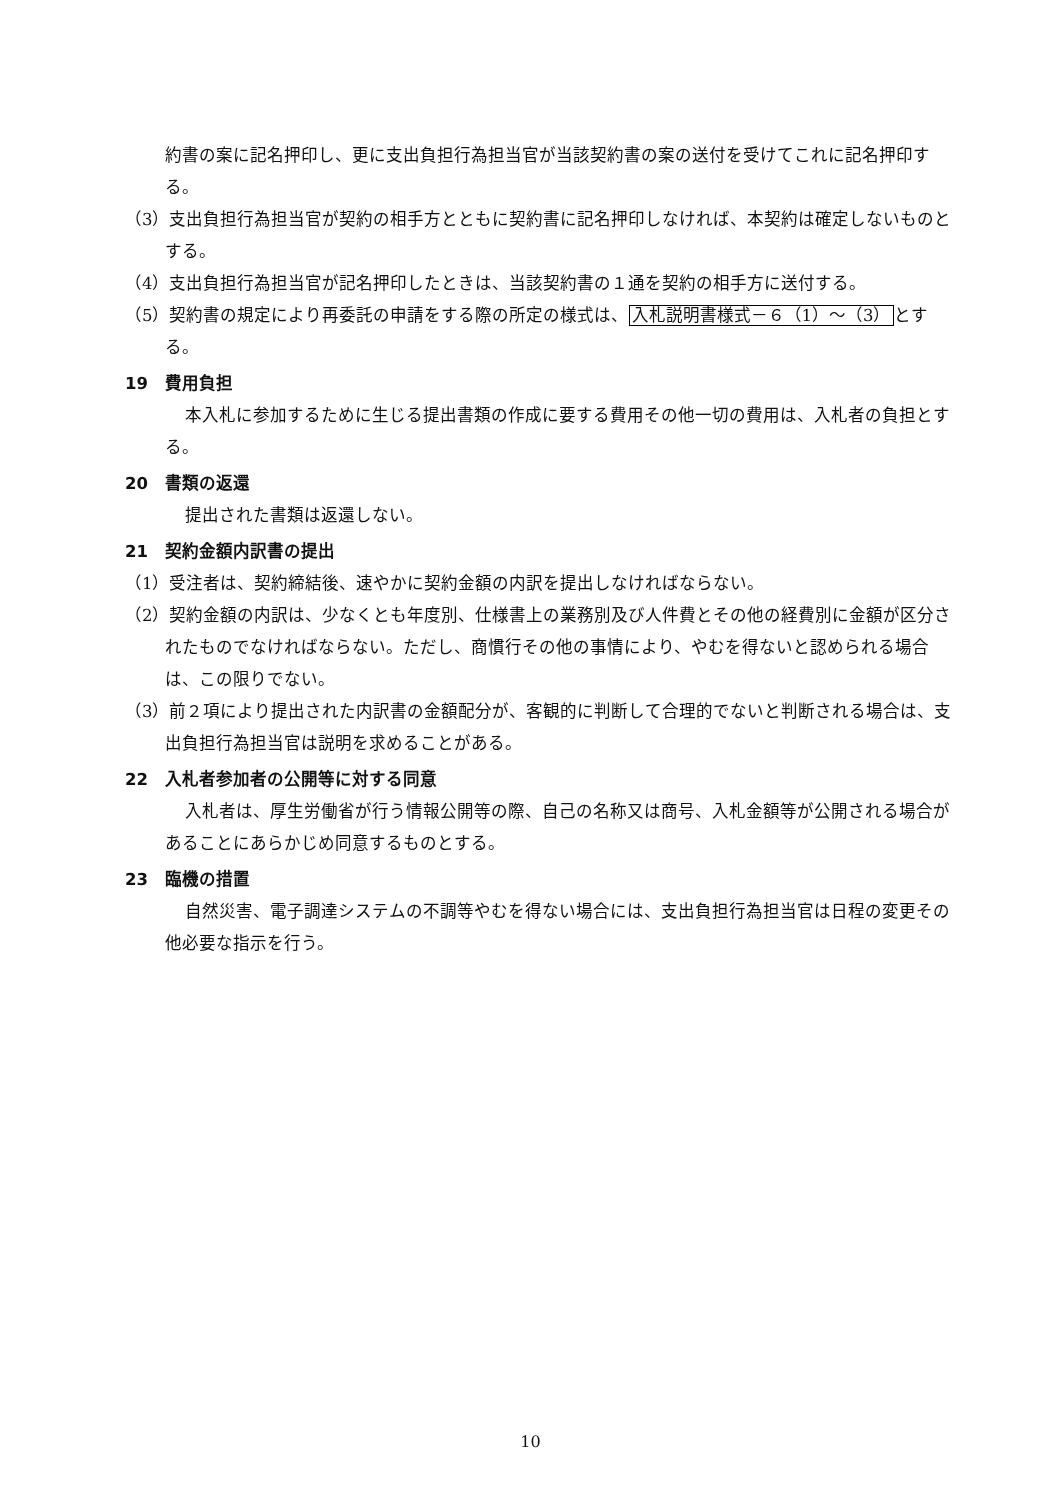約書の案に記名押印し、更に支出負担行為担当官が当該契約書の案の送付を受けてこれに記名押印する。
（3）支出負担行為担当官が契約の相手方とともに契約書に記名押印しなければ、本契約は確定しないものとする。
（4）支出負担行為担当官が記名押印したときは、当該契約書の１通を契約の相手方に送付する。
（5）契約書の規定により再委託の申請をする際の所定の様式は、入札説明書様式－６（1）～（3）とする。
19　費用負担
本入札に参加するために生じる提出書類の作成に要する費用その他一切の費用は、入札者の負担とする。
20　書類の返還
提出された書類は返還しない。
21　契約金額内訳書の提出
（1）受注者は、契約締結後、速やかに契約金額の内訳を提出しなければならない。
（2）契約金額の内訳は、少なくとも年度別、仕様書上の業務別及び人件費とその他の経費別に金額が区分されたものでなければならない。ただし、商慣行その他の事情により、やむを得ないと認められる場合は、この限りでない。
（3）前２項により提出された内訳書の金額配分が、客観的に判断して合理的でないと判断される場合は、支出負担行為担当官は説明を求めることがある。
22　入札者参加者の公開等に対する同意
入札者は、厚生労働省が行う情報公開等の際、自己の名称又は商号、入札金額等が公開される場合があることにあらかじめ同意するものとする。
23　臨機の措置
自然災害、電子調達システムの不調等やむを得ない場合には、支出負担行為担当官は日程の変更その他必要な指示を行う。
10